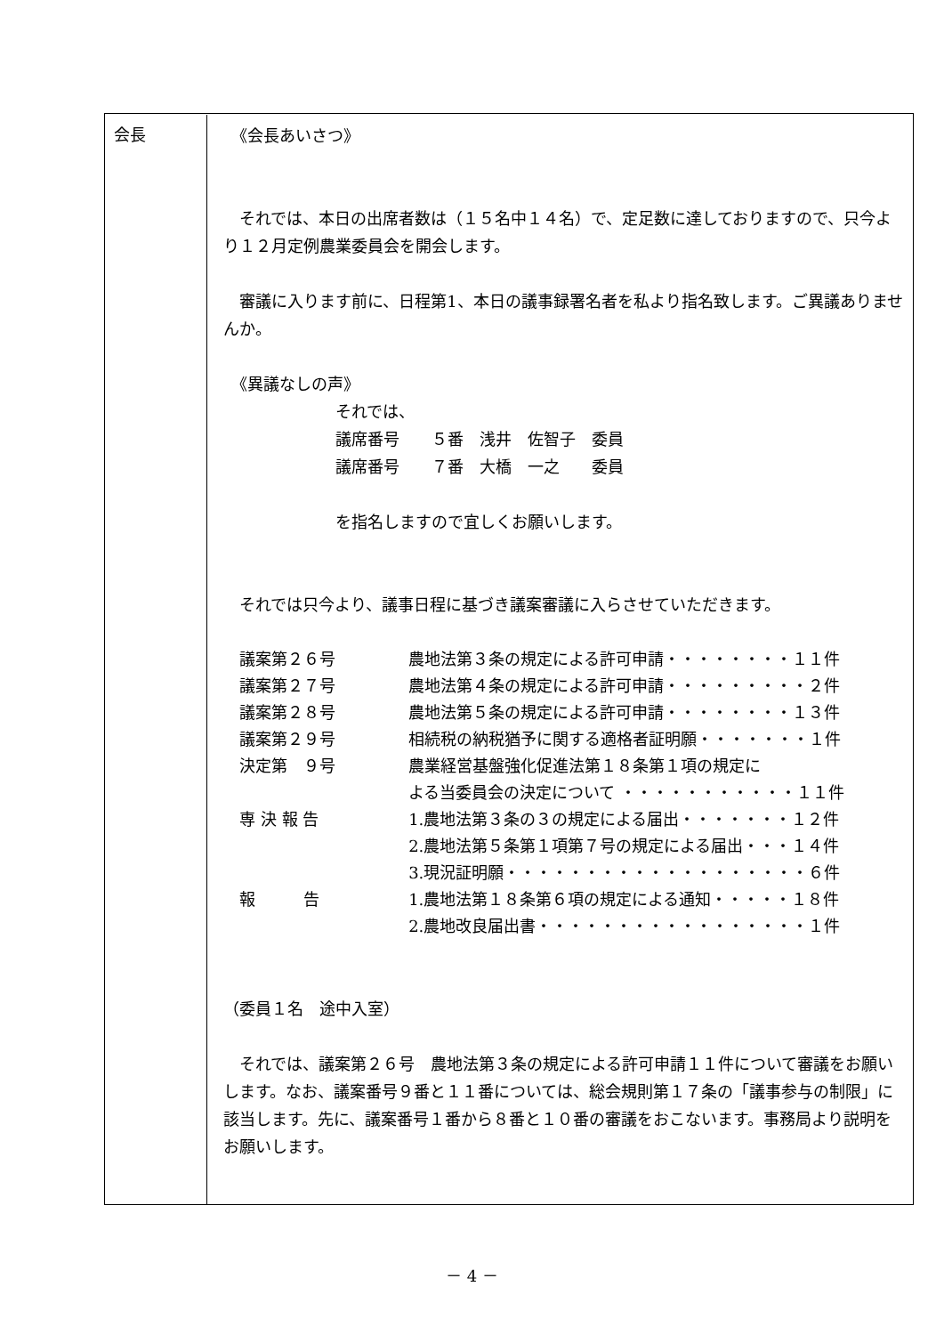会長
　《会長あいさつ》
　それでは、本日の出席者数は（１５名中１４名）で、定足数に達しておりますので、只今より１２月定例農業委員会を開会します。
　審議に入ります前に、日程第1、本日の議事録署名者を私より指名致します。ご異議ありませんか。
　《異議なしの声》
それでは、
議席番号　　５番　浅井　佐智子　委員
議席番号　　７番　大橋　一之　　委員
を指名しますので宜しくお願いします。
　それでは只今より、議事日程に基づき議案審議に入らさせていただきます。
| 議案第２６号 | 農地法第３条の規定による許可申請・・・・・・・・１１件 |
| 議案第２７号 | 農地法第４条の規定による許可申請・・・・・・・・・２件 |
| 議案第２８号 | 農地法第５条の規定による許可申請・・・・・・・・１３件 |
| 議案第２９号 | 相続税の納税猶予に関する適格者証明願・・・・・・・１件 |
| 決定第 ９号 | 農業経営基盤強化促進法第１８条第１項の規定に よる当委員会の決定について ・・・・・・・・・・・１１件 |
| 専 決 報 告 | 1.農地法第３条の３の規定による届出・・・・・・・１２件 2.農地法第５条第１項第７号の規定による届出・・・１４件 3.現況証明願・・・・・・・・・・・・・・・・・・・６件 |
| 報 告 | 1.農地法第１８条第６項の規定による通知・・・・・１８件 2.農地改良届出書・・・・・・・・・・・・・・・・・１件 |
（委員１名　途中入室）
　それでは、議案第２６号　農地法第３条の規定による許可申請１１件について審議をお願いします。なお、議案番号９番と１１番については、総会規則第１７条の「議事参与の制限」に該当します。先に、議案番号１番から８番と１０番の審議をおこないます。事務局より説明をお願いします。
－ 4 －